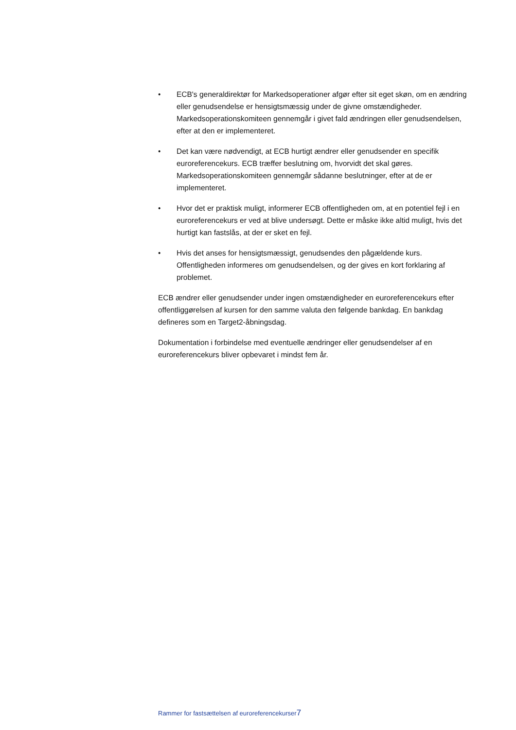• ECB's generaldirektør for Markedsoperationer afgør efter sit eget skøn, om en ændring eller genudsendelse er hensigtsmæssig under de givne omstændigheder. Markedsoperationskomiteen gennemgår i givet fald ændringen eller genudsendelsen, efter at den er implementeret.
• Det kan være nødvendigt, at ECB hurtigt ændrer eller genudsender en specifik euroreferencekurs. ECB træffer beslutning om, hvorvidt det skal gøres. Markedsoperationskomiteen gennemgår sådanne beslutninger, efter at de er implementeret.
• Hvor det er praktisk muligt, informerer ECB offentligheden om, at en potentiel fejl i en euroreferencekurs er ved at blive undersøgt. Dette er måske ikke altid muligt, hvis det hurtigt kan fastslås, at der er sket en fejl.
• Hvis det anses for hensigtsmæssigt, genudsendes den pågældende kurs. Offentligheden informeres om genudsendelsen, og der gives en kort forklaring af problemet.
ECB ændrer eller genudsender under ingen omstændigheder en euroreferencekurs efter offentliggørelsen af kursen for den samme valuta den følgende bankdag. En bankdag defineres som en Target2-åbningsdag.
Dokumentation i forbindelse med eventuelle ændringer eller genudsendelser af en euroreferencekurs bliver opbevaret i mindst fem år.
Rammer for fastsættelsen af euroreferencekurser7